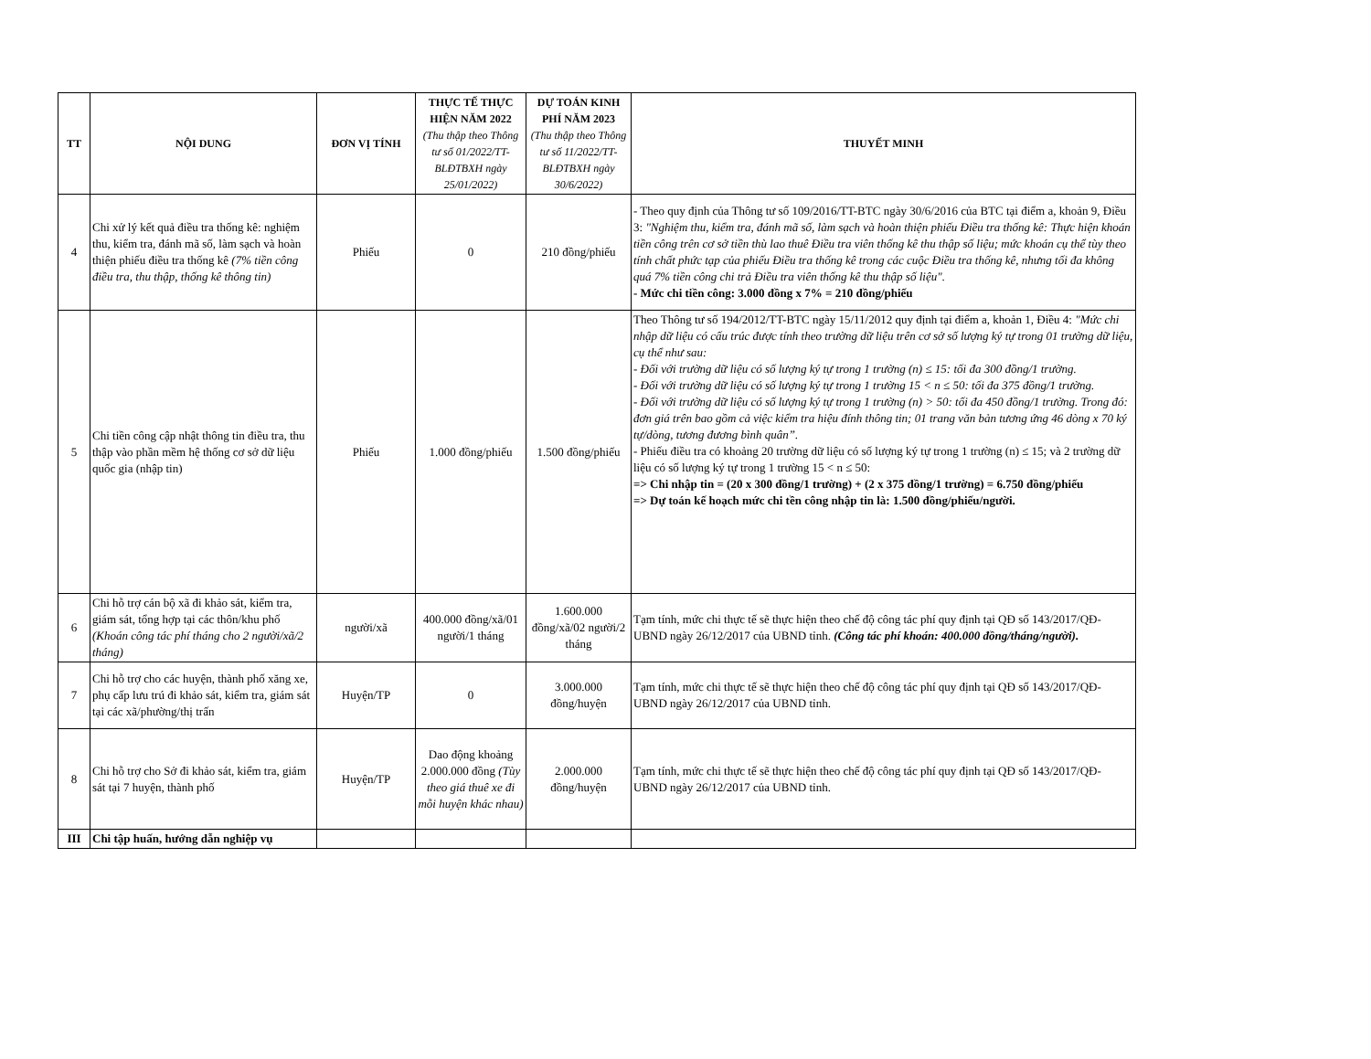| TT | NỘI DUNG | ĐƠN VỊ TÍNH | THỰC TẾ THỰC HIỆN NĂM 2022 (Thu thập theo Thông tư số 01/2022/TT-BLĐTBXH ngày 25/01/2022) | DỰ TOÁN KINH PHÍ NĂM 2023 (Thu thập theo Thông tư số 11/2022/TT-BLĐTBXH ngày 30/6/2022) | THUYẾT MINH |
| --- | --- | --- | --- | --- | --- |
| 4 | Chi xử lý kết quả điều tra thống kê: nghiệm thu, kiểm tra, đánh mã số, làm sạch và hoàn thiện phiếu điều tra thống kê (7% tiền công điều tra, thu thập, thống kê thông tin) | Phiếu | 0 | 210 đồng/phiếu | - Theo quy định của Thông tư số 109/2016/TT-BTC ngày 30/6/2016 của BTC tại điểm a, khoản 9, Điều 3: "Nghiệm thu, kiểm tra, đánh mã số, làm sạch và hoàn thiện phiếu Điều tra thống kê: Thực hiện khoán tiền công trên cơ sở tiền thù lao thuê Điều tra viên thống kê thu thập số liệu; mức khoán cụ thể tùy theo tính chất phức tạp của phiếu Điều tra thống kê trong các cuộc Điều tra thống kê, nhưng tối đa không quá 7% tiền công chi trả Điều tra viên thống kê thu thập số liệu". - Mức chi tiền công: 3.000 đồng x 7% = 210 đồng/phiếu |
| 5 | Chi tiền công cập nhật thông tin điều tra, thu thập vào phần mềm hệ thống cơ sở dữ liệu quốc gia (nhập tin) | Phiếu | 1.000 đồng/phiếu | 1.500 đồng/phiếu | Theo Thông tư số 194/2012/TT-BTC ngày 15/11/2012 quy định tại điểm a, khoản 1, Điều 4: "Mức chi nhập dữ liệu có cấu trúc được tính theo trường dữ liệu trên cơ sở số lượng ký tự trong 01 trường dữ liệu, cụ thể như sau: - Đối với trường dữ liệu có số lượng ký tự trong 1 trường (n) ≤ 15: tối đa 300 đồng/1 trường. - Đối với trường dữ liệu có số lượng ký tự trong 1 trường 15 < n ≤ 50: tối đa 375 đồng/1 trường. - Đối với trường dữ liệu có số lượng ký tự trong 1 trường (n) > 50: tối đa 450 đồng/1 trường. Trong đó: đơn giá trên bao gồm cả việc kiểm tra hiệu đính thông tin; 01 trang văn bản tương ứng 46 dòng x 70 ký tự/dòng, tương đương bình quân”. - Phiếu điều tra có khoảng 20 trường dữ liệu có số lượng ký tự trong 1 trường (n) ≤ 15; và 2 trường dữ liệu có số lượng ký tự trong 1 trường 15 < n ≤ 50: => Chi nhập tin = (20 x 300 đồng/1 trường) + (2 x 375 đồng/1 trường) = 6.750 đồng/phiếu => Dự toán kế hoạch mức chi tền công nhập tin là: 1.500 đồng/phiếu/người. |
| 6 | Chi hỗ trợ cán bộ xã đi khảo sát, kiểm tra, giám sát, tổng hợp tại các thôn/khu phố (Khoán công tác phí tháng cho 2 người/xã/2 tháng) | người/xã | 400.000 đồng/xã/01 người/1 tháng | 1.600.000 đồng/xã/02 người/2 tháng | Tạm tính, mức chi thực tế sẽ thực hiện theo chế độ công tác phí quy định tại QĐ số 143/2017/QĐ-UBND ngày 26/12/2017 của UBND tỉnh. (Công tác phí khoán: 400.000 đồng/tháng/người). |
| 7 | Chi hỗ trợ cho các huyện, thành phố xăng xe, phụ cấp lưu trú đi khảo sát, kiểm tra, giám sát tại các xã/phường/thị trấn | Huyện/TP | 0 | 3.000.000 đồng/huyện | Tạm tính, mức chi thực tế sẽ thực hiện theo chế độ công tác phí quy định tại QĐ số 143/2017/QĐ-UBND ngày 26/12/2017 của UBND tỉnh. |
| 8 | Chi hỗ trợ cho Sở đi khảo sát, kiểm tra, giám sát tại 7 huyện, thành phố | Huyện/TP | Dao động khoảng 2.000.000 đồng (Tùy theo giá thuê xe đi mỗi huyện khác nhau) | 2.000.000 đồng/huyện | Tạm tính, mức chi thực tế sẽ thực hiện theo chế độ công tác phí quy định tại QĐ số 143/2017/QĐ-UBND ngày 26/12/2017 của UBND tỉnh. |
| III | Chi tập huấn, hướng dẫn nghiệp vụ | | | | |